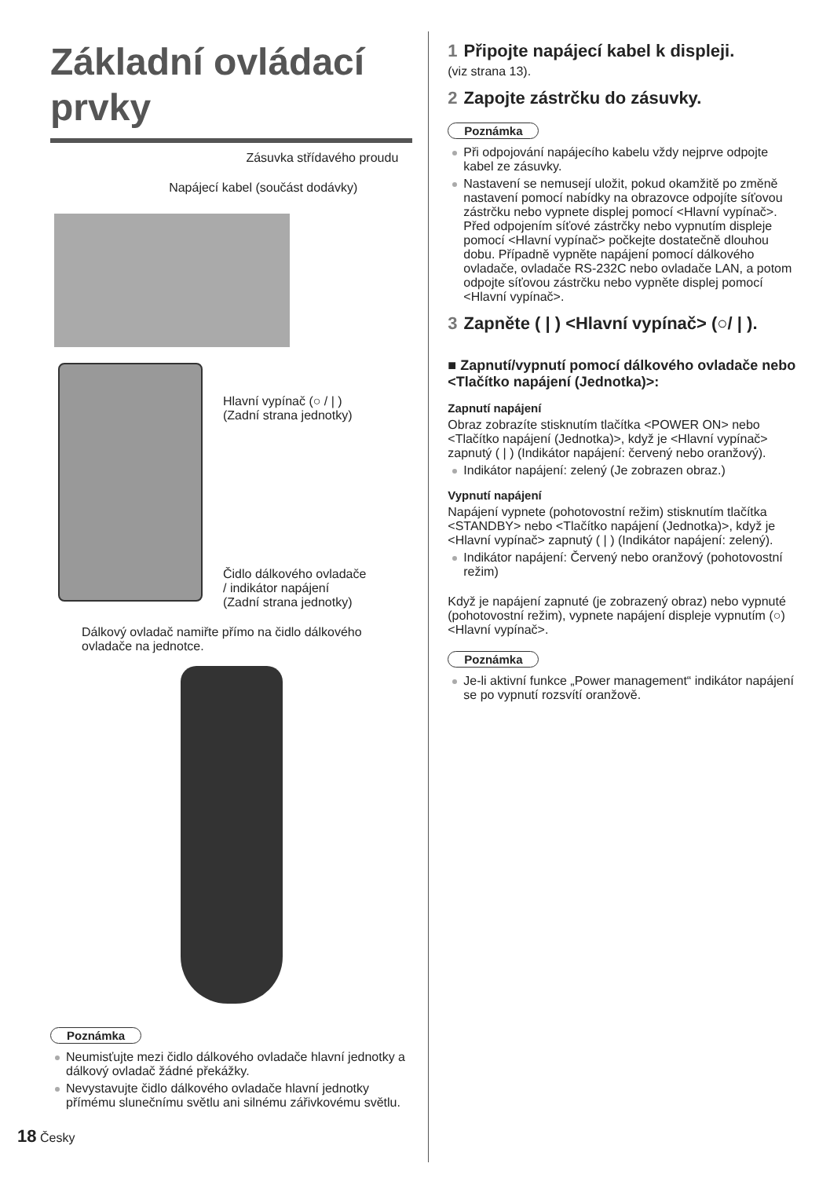Základní ovládací prvky
Zásuvka střídavého proudu
Napájecí kabel (součást dodávky)
Hlavní vypínač (○ / | )
(Zadní strana jednotky)
Čidlo dálkového ovladače
/ indikátor napájení
(Zadní strana jednotky)
Dálkový ovladač namiřte přímo na čidlo dálkového ovladače na jednotce.
Poznámka
Neumisťujte mezi čidlo dálkového ovladače hlavní jednotky a dálkový ovladač žádné překážky.
Nevystavujte čidlo dálkového ovladače hlavní jednotky přímému slunečnímu světlu ani silnému zářivkovému světlu.
1 Připojte napájecí kabel k displeji.
(viz strana 13).
2 Zapojte zástrčku do zásuvky.
Poznámka
Při odpojování napájecího kabelu vždy nejprve odpojte kabel ze zásuvky.
Nastavení se nemusejí uložit, pokud okamžitě po změně nastavení pomocí nabídky na obrazovce odpojíte síťovou zástrčku nebo vypnete displej pomocí <Hlavní vypínač>. Před odpojením síťové zástrčky nebo vypnutím displeje pomocí <Hlavní vypínač> počkejte dostatečně dlouhou dobu. Případně vypněte napájení pomocí dálkového ovladače, ovladače RS-232C nebo ovladače LAN, a potom odpojte síťovou zástrčku nebo vypněte displej pomocí <Hlavní vypínač>.
3 Zapněte ( | ) <Hlavní vypínač> (○/ | ).
■ Zapnutí/vypnutí pomocí dálkového ovladače nebo <Tlačítko napájení (Jednotka)>:
Zapnutí napájení
Obraz zobrazíte stisknutím tlačítka <POWER ON> nebo <Tlačítko napájení (Jednotka)>, když je <Hlavní vypínač> zapnutý ( | ) (Indikátor napájení: červený nebo oranžový).
Indikátor napájení: zelený (Je zobrazen obraz.)
Vypnutí napájení
Napájení vypnete (pohotovostní režim) stisknutím tlačítka <STANDBY> nebo <Tlačítko napájení (Jednotka)>, když je <Hlavní vypínač> zapnutý ( | ) (Indikátor napájení: zelený).
Indikátor napájení: Červený nebo oranžový (pohotovostní režim)
Když je napájení zapnuté (je zobrazený obraz) nebo vypnuté (pohotovostní režim), vypnete napájení displeje vypnutím (○) <Hlavní vypínač>.
Poznámka
Je-li aktivní funkce „Power management“ indikátor napájení se po vypnutí rozsvítí oranžově.
18 Česky